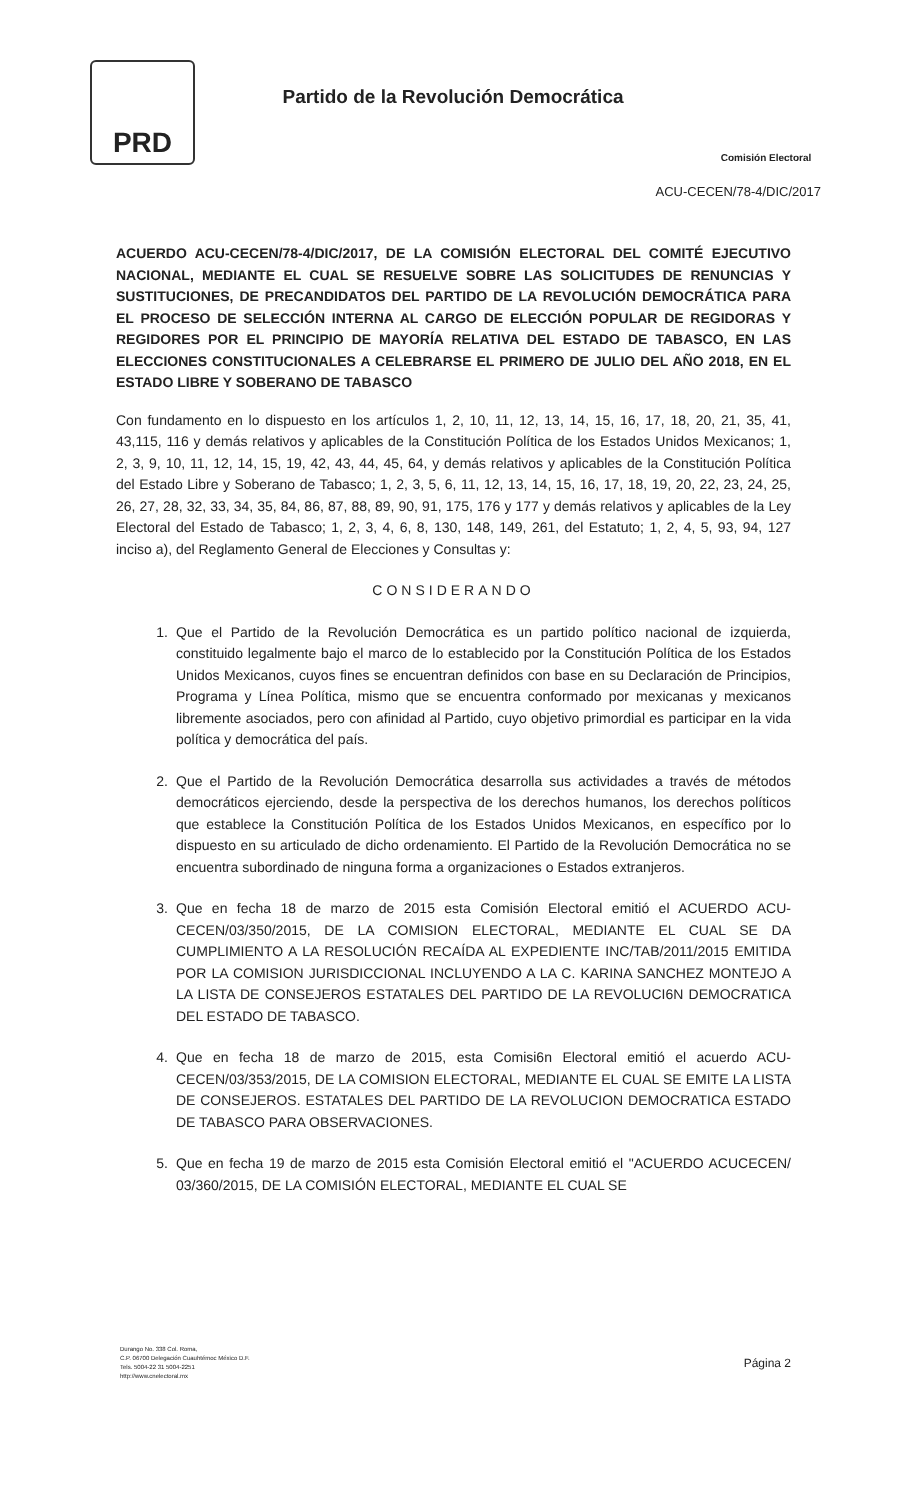PRD
Partido de la Revolución Democrática
Comisión Electoral
ACU-CECEN/78-4/DIC/2017
ACUERDO ACU-CECEN/78-4/DIC/2017, DE LA COMISIÓN ELECTORAL DEL COMITÉ EJECUTIVO NACIONAL, MEDIANTE EL CUAL SE RESUELVE SOBRE LAS SOLICITUDES DE RENUNCIAS Y SUSTITUCIONES, DE PRECANDIDATOS DEL PARTIDO DE LA REVOLUCIÓN DEMOCRÁTICA PARA EL PROCESO DE SELECCIÓN INTERNA AL CARGO DE ELECCIÓN POPULAR DE REGIDORAS Y REGIDORES POR EL PRINCIPIO DE MAYORÍA RELATIVA DEL ESTADO DE TABASCO, EN LAS ELECCIONES CONSTITUCIONALES A CELEBRARSE EL PRIMERO DE JULIO DEL AÑO 2018, EN EL ESTADO LIBRE Y SOBERANO DE TABASCO
Con fundamento en lo dispuesto en los artículos 1, 2, 10, 11, 12, 13, 14, 15, 16, 17, 18, 20, 21, 35, 41, 43,115, 116 y demás relativos y aplicables de la Constitución Política de los Estados Unidos Mexicanos; 1, 2, 3, 9, 10, 11, 12, 14, 15, 19, 42, 43, 44, 45, 64, y demás relativos y aplicables de la Constitución Política del Estado Libre y Soberano de Tabasco; 1, 2, 3, 5, 6, 11, 12, 13, 14, 15, 16, 17, 18, 19, 20, 22, 23, 24, 25, 26, 27, 28, 32, 33, 34, 35, 84, 86, 87, 88, 89, 90, 91, 175, 176 y 177 y demás relativos y aplicables de la Ley Electoral del Estado de Tabasco; 1, 2, 3, 4, 6, 8, 130, 148, 149, 261, del Estatuto; 1, 2, 4, 5, 93, 94, 127 inciso a), del Reglamento General de Elecciones y Consultas y:
CONSIDERANDO
1. Que el Partido de la Revolución Democrática es un partido político nacional de izquierda, constituido legalmente bajo el marco de lo establecido por la Constitución Política de los Estados Unidos Mexicanos, cuyos fines se encuentran definidos con base en su Declaración de Principios, Programa y Línea Política, mismo que se encuentra conformado por mexicanas y mexicanos libremente asociados, pero con afinidad al Partido, cuyo objetivo primordial es participar en la vida política y democrática del país.
2. Que el Partido de la Revolución Democrática desarrolla sus actividades a través de métodos democráticos ejerciendo, desde la perspectiva de los derechos humanos, los derechos políticos que establece la Constitución Política de los Estados Unidos Mexicanos, en específico por lo dispuesto en su articulado de dicho ordenamiento. El Partido de la Revolución Democrática no se encuentra subordinado de ninguna forma a organizaciones o Estados extranjeros.
3. Que en fecha 18 de marzo de 2015 esta Comisión Electoral emitió el ACUERDO ACU-CECEN/03/350/2015, DE LA COMISION ELECTORAL, MEDIANTE EL CUAL SE DA CUMPLIMIENTO A LA RESOLUCIÓN RECAÍDA AL EXPEDIENTE INC/TAB/2011/2015 EMITIDA POR LA COMISION JURISDICCIONAL INCLUYENDO A LA C. KARINA SANCHEZ MONTEJO A LA LISTA DE CONSEJEROS ESTATALES DEL PARTIDO DE LA REVOLUCI6N DEMOCRATICA DEL ESTADO DE TABASCO.
4. Que en fecha 18 de marzo de 2015, esta Comisi6n Electoral emitió el acuerdo ACU-CECEN/03/353/2015, DE LA COMISION ELECTORAL, MEDIANTE EL CUAL SE EMITE LA LISTA DE CONSEJEROS. ESTATALES DEL PARTIDO DE LA REVOLUCION DEMOCRATICA ESTADO DE TABASCO PARA OBSERVACIONES.
5. Que en fecha 19 de marzo de 2015 esta Comisión Electoral emitió el "ACUERDO ACUCECEN/ 03/360/2015, DE LA COMISIÓN ELECTORAL, MEDIANTE EL CUAL SE
Durango No. 338 Col. Roma,
C.P. 06700 Delegación Cuauhtémoc México D.F.
Tels. 5004-22 31 5004-2251
http://www.cnelectoral.mx
Página 2